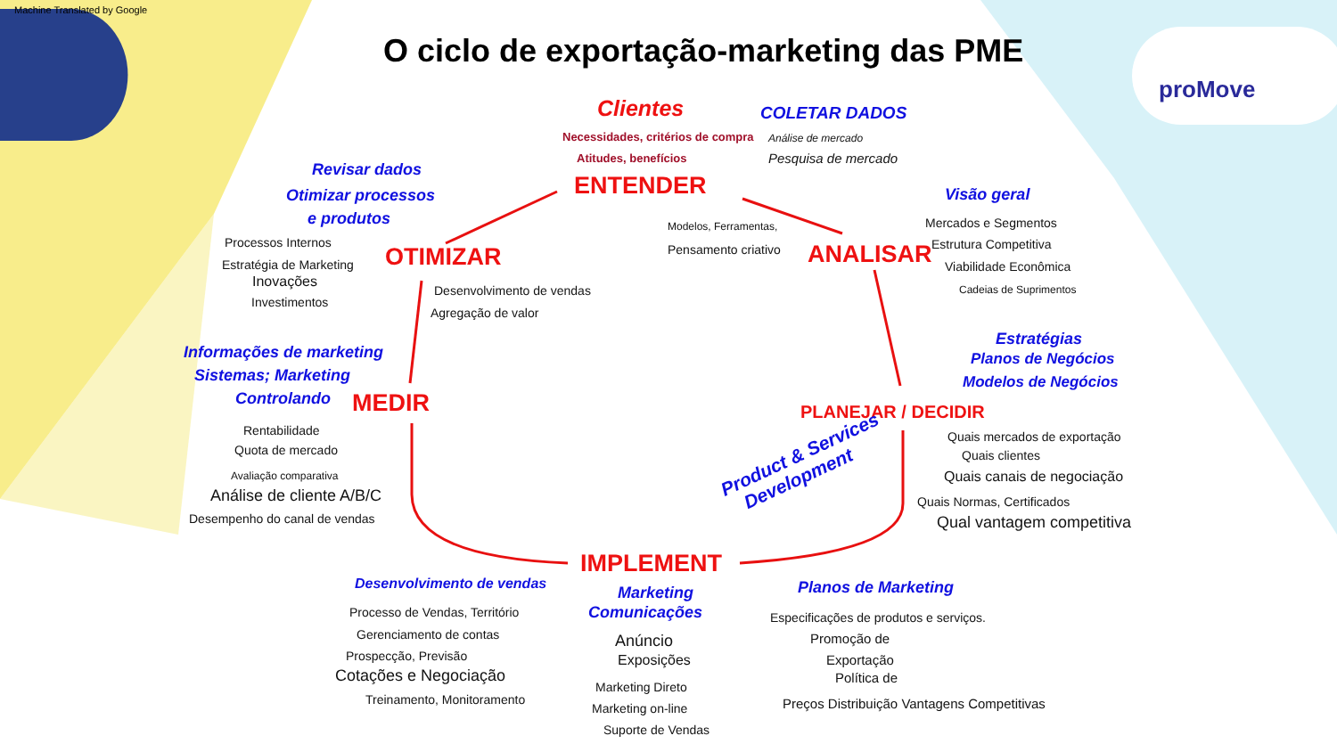Machine Translated by Google
proMove
O ciclo de exportação-marketing das PME
Clientes COLETAR DADOS
Necessidades, critérios de compra Análise de mercado
Atitudes, benefícios Pesquisa de mercado
Revisar dados
ENTENDER Visão geral
Otimizar processos
e produtos Modelos, Ferramentas, Mercados e Segmentos
Processos Internos Pensamento criativo Estrutura Competitiva
OTIMIZAR ANALISAR
Estratégia de Marketing Viabilidade Econômica
Inovações
Desenvolvimento de vendas Cadeias de Suprimentos
Investimentos
Agregação de valor
Estratégias
Informações de marketing Planos de Negócios
Sistemas; Marketing Modelos de Negócios
Controlando MEDIR PLANEJAR / DECIDIR
Rentabilidade Quais mercados de exportação
Quota de mercado
Product & Services
Development
Quais clientes
Avaliação comparativa Quais canais de negociação
Análise de cliente A/B/C Quais Normas, Certificados
Desempenho do canal de vendas Qual vantagem competitiva
IMPLEMENT
Desenvolvimento de vendas Marketing Planos de Marketing
Comunicações
Processo de Vendas, Território Especificações de produtos e serviços.
Gerenciamento de contas Anúncio Promoção de
Prospecção, Previsão Exposições Exportação
Cotações e Negociação Política de
Marketing Direto
Treinamento, Monitoramento Preços Distribuição Vantagens Competitivas
Marketing on-line
Suporte de Vendas